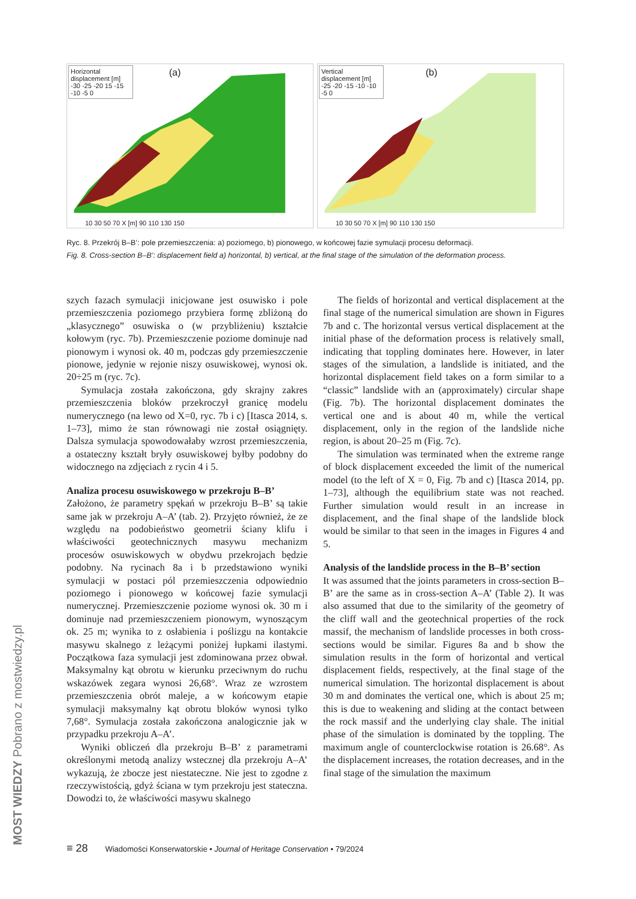Horizontal displacement [m]
-30 -25 -20 15 -15 -10 -5 0
(a)
10 30 50 70 X [m] 90 110 130 150
Vertical displacement [m]
-25 -20 -15 -10 -10 -5 0
(b)
10 30 50 70 X [m] 90 110 130 150
Ryc. 8. Przekrój B–B’: pole przemieszczenia: a) poziomego, b) pionowego, w końcowej fazie symulacji procesu deformacji.
Fig. 8. Cross-section B–B’: displacement field a) horizontal, b) vertical, at the final stage of the simulation of the deformation process.
szych fazach symulacji inicjowane jest osuwisko i pole przemieszczenia poziomego przybiera formę zbliżoną do „klasycznego” osuwiska o (w przybliżeniu) kształcie kołowym (ryc. 7b). Przemieszczenie poziome dominuje nad pionowym i wynosi ok. 40 m, podczas gdy przemieszczenie pionowe, jedynie w rejonie niszy osuwiskowej, wynosi ok. 20÷25 m (ryc. 7c).
Symulacja została zakończona, gdy skrajny zakres przemieszczenia bloków przekroczył granicę modelu numerycznego (na lewo od X=0, ryc. 7b i c) [Itasca 2014, s. 1–73], mimo że stan równowagi nie został osiągnięty. Dalsza symulacja spowodowałaby wzrost przemieszczenia, a ostateczny kształt bryły osuwiskowej byłby podobny do widocznego na zdjęciach z rycin 4 i 5.
Analiza procesu osuwiskowego w przekroju B–B’
Założono, że parametry spękań w przekroju B–B’ są takie same jak w przekroju A–A’ (tab. 2). Przyjęto również, że ze względu na podobieństwo geometrii ściany klifu i właściwości geotechnicznych masywu mechanizm procesów osuwiskowych w obydwu przekrojach będzie podobny. Na rycinach 8a i b przedstawiono wyniki symulacji w postaci pól przemieszczenia odpowiednio poziomego i pionowego w końcowej fazie symulacji numerycznej. Przemieszczenie poziome wynosi ok. 30 m i dominuje nad przemieszczeniem pionowym, wynoszącym ok. 25 m; wynika to z osłabienia i poślizgu na kontakcie masywu skalnego z leżącymi poniżej łupkami ilastymi. Początkowa faza symulacji jest zdominowana przez obwał. Maksymalny kąt obrotu w kierunku przeciwnym do ruchu wskazówek zegara wynosi 26,68°. Wraz ze wzrostem przemieszczenia obrót maleje, a w końcowym etapie symulacji maksymalny kąt obrotu bloków wynosi tylko 7,68°. Symulacja została zakończona analogicznie jak w przypadku przekroju A–A’.
Wyniki obliczeń dla przekroju B–B’ z parametrami określonymi metodą analizy wstecznej dla przekroju A–A’ wykazują, że zbocze jest niestateczne. Nie jest to zgodne z rzeczywistością, gdyż ściana w tym przekroju jest stateczna. Dowodzi to, że właściwości masywu skalnego
The fields of horizontal and vertical displacement at the final stage of the numerical simulation are shown in Figures 7b and c. The horizontal versus vertical displacement at the initial phase of the deformation process is relatively small, indicating that toppling dominates here. However, in later stages of the simulation, a landslide is initiated, and the horizontal displacement field takes on a form similar to a “classic” landslide with an (approximately) circular shape (Fig. 7b). The horizontal displacement dominates the vertical one and is about 40 m, while the vertical displacement, only in the region of the landslide niche region, is about 20–25 m (Fig. 7c).
The simulation was terminated when the extreme range of block displacement exceeded the limit of the numerical model (to the left of X = 0, Fig. 7b and c) [Itasca 2014, pp. 1–73], although the equilibrium state was not reached. Further simulation would result in an increase in displacement, and the final shape of the landslide block would be similar to that seen in the images in Figures 4 and 5.
Analysis of the landslide process in the B–B’ section
It was assumed that the joints parameters in cross-section B–B’ are the same as in cross-section A–A’ (Table 2). It was also assumed that due to the similarity of the geometry of the cliff wall and the geotechnical properties of the rock massif, the mechanism of landslide processes in both cross-sections would be similar. Figures 8a and b show the simulation results in the form of horizontal and vertical displacement fields, respectively, at the final stage of the numerical simulation. The horizontal displacement is about 30 m and dominates the vertical one, which is about 25 m; this is due to weakening and sliding at the contact between the rock massif and the underlying clay shale. The initial phase of the simulation is dominated by the toppling. The maximum angle of counterclockwise rotation is 26.68°. As the displacement increases, the rotation decreases, and in the final stage of the simulation the maximum
≡ 28 Wiadomości Konserwatorskie • Journal of Heritage Conservation • 79/2024
MOST WIEDZY Pobrano z mostwiedzy.pl